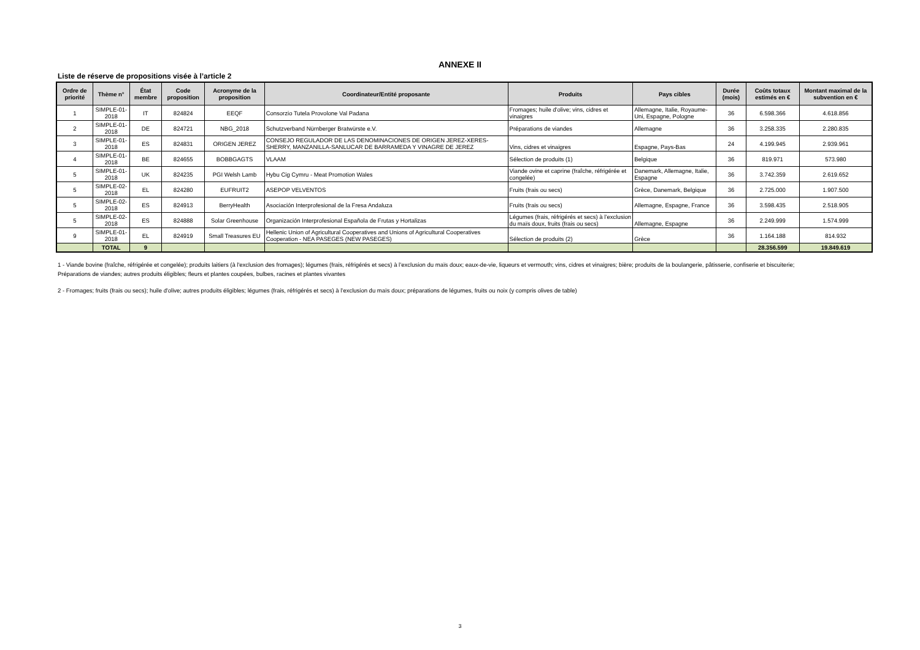ANNEXE II
Liste de réserve de propositions visée à l’article 2
| Ordre de priorité | Thème n° | État membre | Code proposition | Acronyme de la proposition | Coordinateur/Entité proposante | Produits | Pays cibles | Durée (mois) | Coûts totaux estimés en € | Montant maximal de la subvention en € |
| --- | --- | --- | --- | --- | --- | --- | --- | --- | --- | --- |
| 1 | SIMPLE-01-2018 | IT | 824824 | EEQF | Consorzio Tutela Provolone Val Padana | Fromages; huile d'olive; vins, cidres et vinaigres | Allemagne, Italie, Royaume-Uni, Espagne, Pologne | 36 | 6.598.366 | 4.618.856 |
| 2 | SIMPLE-01-2018 | DE | 824721 | NBG_2018 | Schutzverband Nürnberger Bratwürste e.V. | Préparations de viandes | Allemagne | 36 | 3.258.335 | 2.280.835 |
| 3 | SIMPLE-01-2018 | ES | 824831 | ORIGEN JEREZ | CONSEJO REGULADOR DE LAS DENOMINACIONES DE ORIGEN JEREZ-XERES-SHERRY, MANZANILLA-SANLUCAR DE BARRAMEDA Y VINAGRE DE JEREZ | Vins, cidres et vinaigres | Espagne, Pays-Bas | 24 | 4.199.945 | 2.939.961 |
| 4 | SIMPLE-01-2018 | BE | 824655 | BOBBGAGTS | VLAAM | Sélection de produits (1) | Belgique | 36 | 819.971 | 573.980 |
| 5 | SIMPLE-01-2018 | UK | 824235 | PGI Welsh Lamb | Hybu Cig Cymru - Meat Promotion Wales | Viande ovine et caprine (fraîche, réfrigérée et congelée) | Danemark, Allemagne, Italie, Espagne | 36 | 3.742.359 | 2.619.652 |
| 5 | SIMPLE-02-2018 | EL | 824280 | EUFRUIT2 | ASEPOP VELVENTOS | Fruits (frais ou secs) | Grèce, Danemark, Belgique | 36 | 2.725.000 | 1.907.500 |
| 5 | SIMPLE-02-2018 | ES | 824913 | BerryHealth | Asociación Interprofesional de la Fresa Andaluza | Fruits (frais ou secs) | Allemagne, Espagne, France | 36 | 3.598.435 | 2.518.905 |
| 5 | SIMPLE-02-2018 | ES | 824888 | Solar Greenhouse | Organización Interprofesional Española de Frutas y Hortalizas | Légumes (frais, réfrigérés et secs) à l’exclusion du maïs doux, fruits (frais ou secs) | Allemagne, Espagne | 36 | 2.249.999 | 1.574.999 |
| 9 | SIMPLE-01-2018 | EL | 824919 | Small Treasures EU | Hellenic Union of Agricultural Cooperatives and Unions of Agricultural Cooperatives Cooperation - NEA PASEGES (NEW PASEGES) | Sélection de produits (2) | Grèce | 36 | 1.164.188 | 814.932 |
| | TOTAL | 9 | | | | | | | 28.356.599 | 19.849.619 |
1 - Viande bovine (fraîche, réfrigérée et congelée); produits laitiers (à l'exclusion des fromages); légumes (frais, réfrigérés et secs) à l’exclusion du maïs doux; eaux-de-vie, liqueurs et vermouth; vins, cidres et vinaigres; bière; produits de la boulangerie, pâtisserie, confiserie et biscuiterie;
Préparations de viandes; autres produits éligibles; fleurs et plantes coupées, bulbes, racines et plantes vivantes
2 - Fromages; fruits (frais ou secs); huile d'olive; autres produits éligibles; légumes (frais, réfrigérés et secs) à l’exclusion du maïs doux; préparations de légumes, fruits ou noix (y compris olives de table)
3